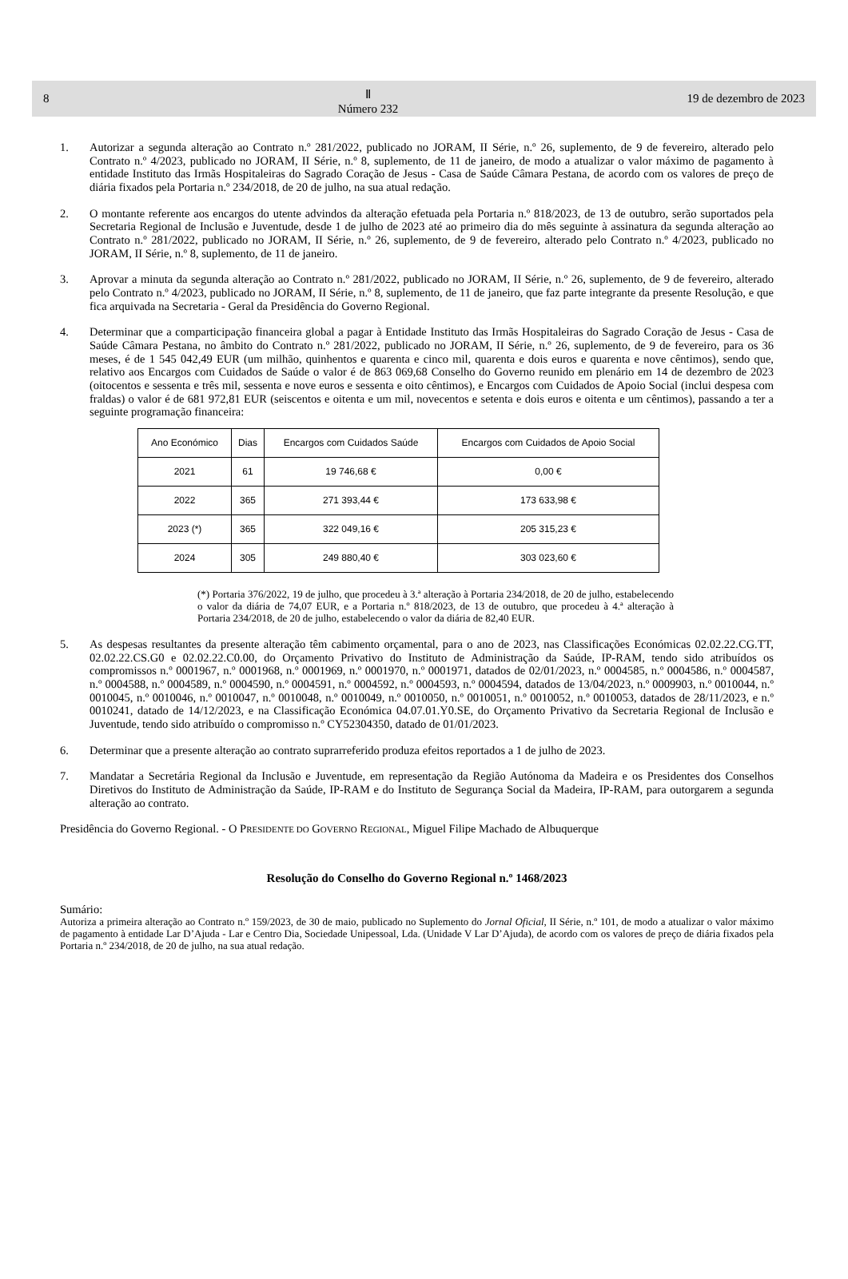8 Ⅱ
Número 232 19 de dezembro de 2023
1. Autorizar a segunda alteração ao Contrato n.º 281/2022, publicado no JORAM, II Série, n.º 26, suplemento, de 9 de fevereiro, alterado pelo Contrato n.º 4/2023, publicado no JORAM, II Série, n.º 8, suplemento, de 11 de janeiro, de modo a atualizar o valor máximo de pagamento à entidade Instituto das Irmãs Hospitaleiras do Sagrado Coração de Jesus - Casa de Saúde Câmara Pestana, de acordo com os valores de preço de diária fixados pela Portaria n.º 234/2018, de 20 de julho, na sua atual redação.
2. O montante referente aos encargos do utente advindos da alteração efetuada pela Portaria n.º 818/2023, de 13 de outubro, serão suportados pela Secretaria Regional de Inclusão e Juventude, desde 1 de julho de 2023 até ao primeiro dia do mês seguinte à assinatura da segunda alteração ao Contrato n.º 281/2022, publicado no JORAM, II Série, n.º 26, suplemento, de 9 de fevereiro, alterado pelo Contrato n.º 4/2023, publicado no JORAM, II Série, n.º 8, suplemento, de 11 de janeiro.
3. Aprovar a minuta da segunda alteração ao Contrato n.º 281/2022, publicado no JORAM, II Série, n.º 26, suplemento, de 9 de fevereiro, alterado pelo Contrato n.º 4/2023, publicado no JORAM, II Série, n.º 8, suplemento, de 11 de janeiro, que faz parte integrante da presente Resolução, e que fica arquivada na Secretaria - Geral da Presidência do Governo Regional.
4. Determinar que a comparticipação financeira global a pagar à Entidade Instituto das Irmãs Hospitaleiras do Sagrado Coração de Jesus - Casa de Saúde Câmara Pestana, no âmbito do Contrato n.º 281/2022, publicado no JORAM, II Série, n.º 26, suplemento, de 9 de fevereiro, para os 36 meses, é de 1 545 042,49 EUR (um milhão, quinhentos e quarenta e cinco mil, quarenta e dois euros e quarenta e nove cêntimos), sendo que, relativo aos Encargos com Cuidados de Saúde o valor é de 863 069,68 Conselho do Governo reunido em plenário em 14 de dezembro de 2023 (oitocentos e sessenta e três mil, sessenta e nove euros e sessenta e oito cêntimos), e Encargos com Cuidados de Apoio Social (inclui despesa com fraldas) o valor é de 681 972,81 EUR (seiscentos e oitenta e um mil, novecentos e setenta e dois euros e oitenta e um cêntimos), passando a ter a seguinte programação financeira:
| Ano Económico | Dias | Encargos com Cuidados Saúde | Encargos com Cuidados de Apoio Social |
| --- | --- | --- | --- |
| 2021 | 61 | 19 746,68 € | 0,00 € |
| 2022 | 365 | 271 393,44 € | 173 633,98 € |
| 2023 (*) | 365 | 322 049,16 € | 205 315,23 € |
| 2024 | 305 | 249 880,40 € | 303 023,60 € |
(*) Portaria 376/2022, 19 de julho, que procedeu à 3.ª alteração à Portaria 234/2018, de 20 de julho, estabelecendo o valor da diária de 74,07 EUR, e a Portaria n.º 818/2023, de 13 de outubro, que procedeu à 4.ª alteração à Portaria 234/2018, de 20 de julho, estabelecendo o valor da diária de 82,40 EUR.
5. As despesas resultantes da presente alteração têm cabimento orçamental, para o ano de 2023, nas Classificações Económicas 02.02.22.CG.TT, 02.02.22.CS.G0 e 02.02.22.C0.00, do Orçamento Privativo do Instituto de Administração da Saúde, IP-RAM, tendo sido atribuídos os compromissos n.º 0001967, n.º 0001968, n.º 0001969, n.º 0001970, n.º 0001971, datados de 02/01/2023, n.º 0004585, n.º 0004586, n.º 0004587, n.º 0004588, n.º 0004589, n.º 0004590, n.º 0004591, n.º 0004592, n.º 0004593, n.º 0004594, datados de 13/04/2023, n.º 0009903, n.º 0010044, n.º 0010045, n.º 0010046, n.º 0010047, n.º 0010048, n.º 0010049, n.º 0010050, n.º 0010051, n.º 0010052, n.º 0010053, datados de 28/11/2023, e n.º 0010241, datado de 14/12/2023, e na Classificação Económica 04.07.01.Y0.SE, do Orçamento Privativo da Secretaria Regional de Inclusão e Juventude, tendo sido atribuído o compromisso n.º CY52304350, datado de 01/01/2023.
6. Determinar que a presente alteração ao contrato suprarreferido produza efeitos reportados a 1 de julho de 2023.
7. Mandatar a Secretária Regional da Inclusão e Juventude, em representação da Região Autónoma da Madeira e os Presidentes dos Conselhos Diretivos do Instituto de Administração da Saúde, IP-RAM e do Instituto de Segurança Social da Madeira, IP-RAM, para outorgarem a segunda alteração ao contrato.
Presidência do Governo Regional. - O PRESIDENTE DO GOVERNO REGIONAL, Miguel Filipe Machado de Albuquerque
Resolução do Conselho do Governo Regional n.º 1468/2023
Sumário:
Autoriza a primeira alteração ao Contrato n.º 159/2023, de 30 de maio, publicado no Suplemento do Jornal Oficial, II Série, n.º 101, de modo a atualizar o valor máximo de pagamento à entidade Lar D’Ajuda - Lar e Centro Dia, Sociedade Unipessoal, Lda. (Unidade V Lar D’Ajuda), de acordo com os valores de preço de diária fixados pela Portaria n.º 234/2018, de 20 de julho, na sua atual redação.